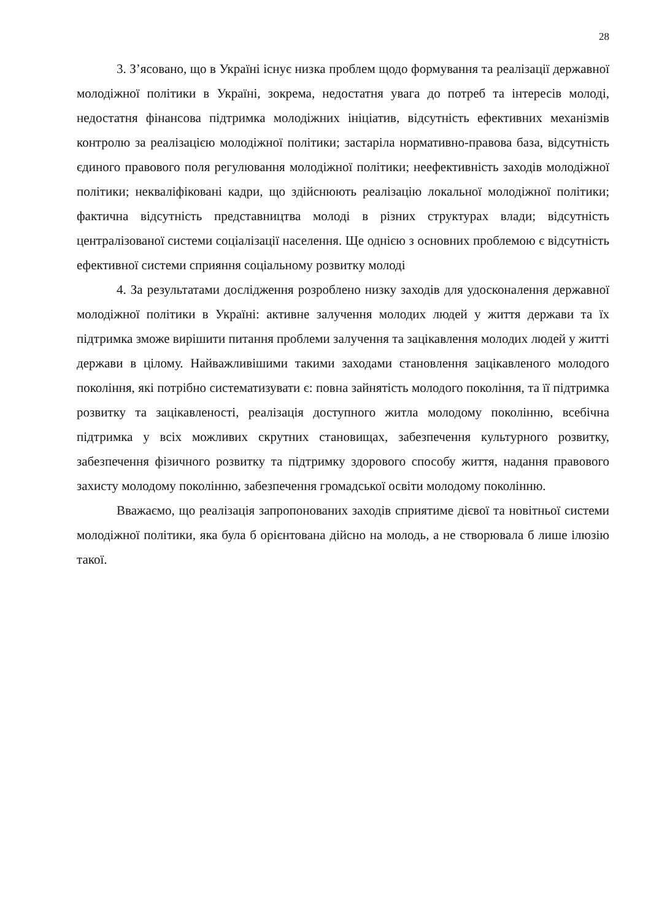28
3. З’ясовано, що в Україні існує низка проблем щодо формування та реалізації державної молодіжної політики в Україні, зокрема, недостатня увага до потреб та інтересів молоді, недостатня фінансова підтримка молодіжних ініціатив, відсутність ефективних механізмів контролю за реалізацією молодіжної політики; застаріла нормативно-правова база, відсутність єдиного правового поля регулювання молодіжної політики; неефективність заходів молодіжної політики; некваліфіковані кадри, що здійснюють реалізацію локальної молодіжної політики; фактична відсутність представництва молоді в різних структурах влади; відсутність централізованої системи соціалізації населення. Ще однією з основних проблемою є відсутність ефективної системи сприяння соціальному розвитку молоді
4. За результатами дослідження розроблено низку заходів для удосконалення державної молодіжної політики в Україні: активне залучення молодих людей у життя держави та їх підтримка зможе вирішити питання проблеми залучення та зацікавлення молодих людей у житті держави в цілому. Найважливішими такими заходами становлення зацікавленого молодого покоління, які потрібно систематизувати є: повна зайнятість молодого покоління, та її підтримка розвитку та зацікавленості, реалізація доступного житла молодому поколінню, всебічна підтримка у всіх можливих скрутних становищах, забезпечення культурного розвитку, забезпечення фізичного розвитку та підтримку здорового способу життя, надання правового захисту молодому поколінню, забезпечення громадської освіти молодому поколінню.
Вважаємо, що реалізація запропонованих заходів сприятиме дієвої та новітньої системи молодіжної політики, яка була б орієнтована дійсно на молодь, а не створювала б лише ілюзію такої.